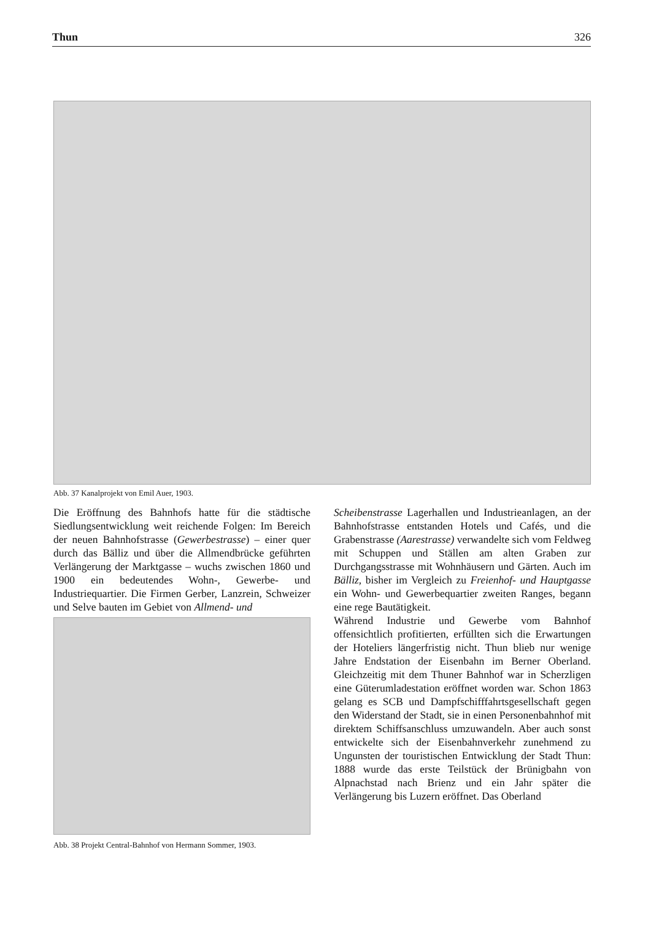Thun 326
Abb. 37 Kanalprojekt von Emil Auer, 1903.
Die Eröffnung des Bahnhofs hatte für die städtische Siedlungsentwicklung weit reichende Folgen: Im Bereich der neuen Bahnhofstrasse (Gewerbestrasse) – einer quer durch das Bälliz und über die Allmendbrücke geführten Verlängerung der Marktgasse – wuchs zwischen 1860 und 1900 ein bedeutendes Wohn-, Gewerbe- und Industriequartier. Die Firmen Gerber, Lanzrein, Schweizer und Selve bauten im Gebiet von Allmend- und
Abb. 38 Projekt Central-Bahnhof von Hermann Sommer, 1903.
Scheibenstrasse Lagerhallen und Industrieanlagen, an der Bahnhofstrasse entstanden Hotels und Cafés, und die Grabenstrasse (Aarestrasse) verwandelte sich vom Feldweg mit Schuppen und Ställen am alten Graben zur Durchgangsstrasse mit Wohnhäusern und Gärten. Auch im Bälliz, bisher im Vergleich zu Freienhof- und Hauptgasse ein Wohn- und Gewerbequartier zweiten Ranges, begann eine rege Bautätigkeit.
Während Industrie und Gewerbe vom Bahnhof offensichtlich profitierten, erfüllten sich die Erwartungen der Hoteliers längerfristig nicht. Thun blieb nur wenige Jahre Endstation der Eisenbahn im Berner Oberland. Gleichzeitig mit dem Thuner Bahnhof war in Scherzligen eine Güterumladestation eröffnet worden war. Schon 1863 gelang es SCB und Dampfschifffahrtsgesellschaft gegen den Widerstand der Stadt, sie in einen Personenbahnhof mit direktem Schiffsanschluss umzuwandeln. Aber auch sonst entwickelte sich der Eisenbahnverkehr zunehmend zu Ungunsten der touristischen Entwicklung der Stadt Thun: 1888 wurde das erste Teilstück der Brünigbahn von Alpnachstad nach Brienz und ein Jahr später die Verlängerung bis Luzern eröffnet. Das Oberland